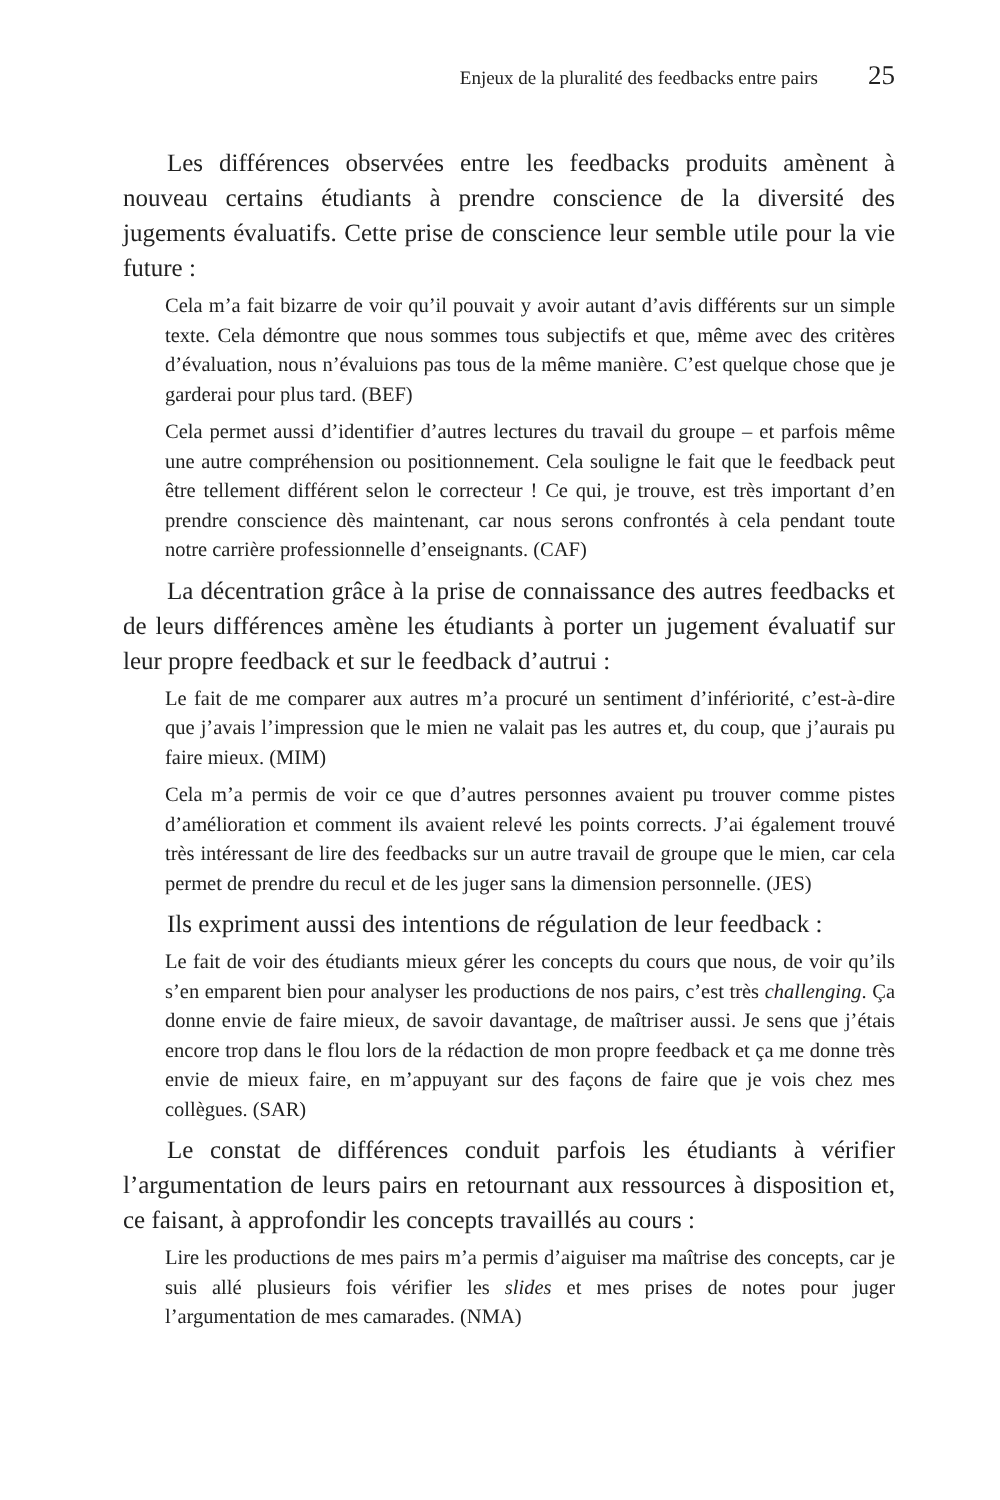Enjeux de la pluralité des feedbacks entre pairs 25
Les différences observées entre les feedbacks produits amènent à nouveau certains étudiants à prendre conscience de la diversité des jugements évaluatifs. Cette prise de conscience leur semble utile pour la vie future :
Cela m’a fait bizarre de voir qu’il pouvait y avoir autant d’avis différents sur un simple texte. Cela démontre que nous sommes tous subjectifs et que, même avec des critères d’évaluation, nous n’évaluions pas tous de la même manière. C’est quelque chose que je garderai pour plus tard. (BEF)
Cela permet aussi d’identifier d’autres lectures du travail du groupe – et parfois même une autre compréhension ou positionnement. Cela souligne le fait que le feedback peut être tellement différent selon le correcteur ! Ce qui, je trouve, est très important d’en prendre conscience dès maintenant, car nous serons confrontés à cela pendant toute notre carrière professionnelle d’enseignants. (CAF)
La décentration grâce à la prise de connaissance des autres feedbacks et de leurs différences amène les étudiants à porter un jugement évaluatif sur leur propre feedback et sur le feedback d’autrui :
Le fait de me comparer aux autres m’a procuré un sentiment d’infériorité, c’est-à-dire que j’avais l’impression que le mien ne valait pas les autres et, du coup, que j’aurais pu faire mieux. (MIM)
Cela m’a permis de voir ce que d’autres personnes avaient pu trouver comme pistes d’amélioration et comment ils avaient relevé les points corrects. J’ai également trouvé très intéressant de lire des feedbacks sur un autre travail de groupe que le mien, car cela permet de prendre du recul et de les juger sans la dimension personnelle. (JES)
Ils expriment aussi des intentions de régulation de leur feedback :
Le fait de voir des étudiants mieux gérer les concepts du cours que nous, de voir qu’ils s’en emparent bien pour analyser les productions de nos pairs, c’est très challenging. Ça donne envie de faire mieux, de savoir davantage, de maîtriser aussi. Je sens que j’étais encore trop dans le flou lors de la rédaction de mon propre feedback et ça me donne très envie de mieux faire, en m’appuyant sur des façons de faire que je vois chez mes collègues. (SAR)
Le constat de différences conduit parfois les étudiants à vérifier l’argumentation de leurs pairs en retournant aux ressources à disposition et, ce faisant, à approfondir les concepts travaillés au cours :
Lire les productions de mes pairs m’a permis d’aiguiser ma maîtrise des concepts, car je suis allé plusieurs fois vérifier les slides et mes prises de notes pour juger l’argumentation de mes camarades. (NMA)